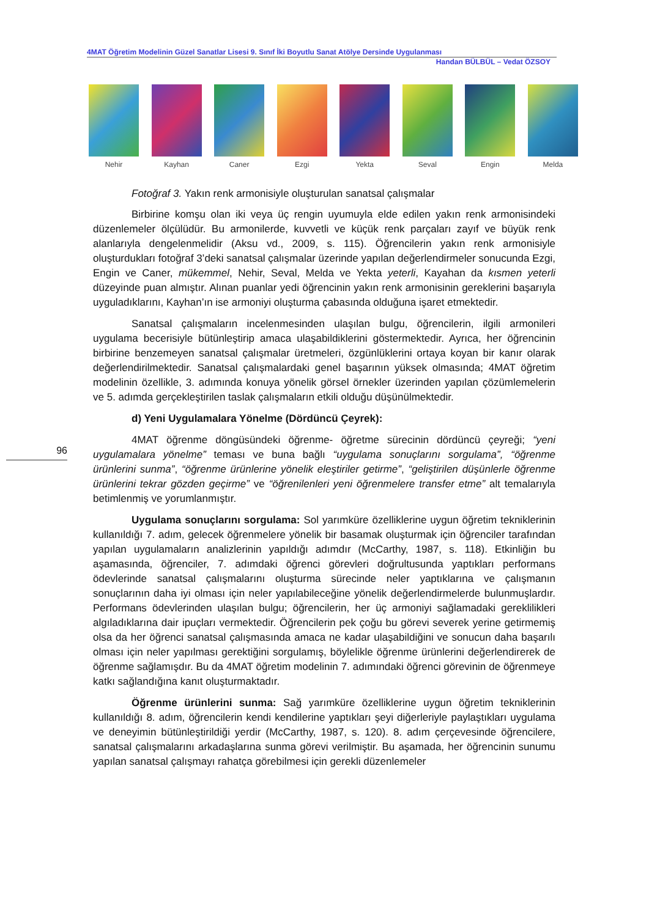4MAT Öğretim Modelinin Güzel Sanatlar Lisesi 9. Sınıf İki Boyutlu Sanat Atölye Dersinde Uygulanması
Handan BÜLBÜL – Vedat ÖZSOY
Nehir Kayhan Caner Ezgi Yekta Seval Engin Melda
96
Fotoğraf 3. Yakın renk armonisiyle oluşturulan sanatsal çalışmalar
Birbirine komşu olan iki veya üç rengin uyumuyla elde edilen yakın renk armonisindeki düzenlemeler ölçülüdür. Bu armonilerde, kuvvetli ve küçük renk parçaları zayıf ve büyük renk alanlarıyla dengelenmelidir (Aksu vd., 2009, s. 115). Öğrencilerin yakın renk armonisiyle oluşturdukları fotoğraf 3’deki sanatsal çalışmalar üzerinde yapılan değerlendirmeler sonucunda Ezgi, Engin ve Caner, mükemmel, Nehir, Seval, Melda ve Yekta yeterli, Kayahan da kısmen yeterli düzeyinde puan almıştır. Alınan puanlar yedi öğrencinin yakın renk armonisinin gereklerini başarıyla uyguladıklarını, Kayhan’ın ise armoniyi oluşturma çabasında olduğuna işaret etmektedir.
Sanatsal çalışmaların incelenmesinden ulaşılan bulgu, öğrencilerin, ilgili armonileri uygulama becerisiyle bütünleştirip amaca ulaşabildiklerini göstermektedir. Ayrıca, her öğrencinin birbirine benzemeyen sanatsal çalışmalar üretmeleri, özgünlüklerini ortaya koyan bir kanır olarak değerlendirilmektedir. Sanatsal çalışmalardaki genel başarının yüksek olmasında; 4MAT öğretim modelinin özellikle, 3. adımında konuya yönelik görsel örnekler üzerinden yapılan çözümlemelerin ve 5. adımda gerçekleştirilen taslak çalışmaların etkili olduğu düşünülmektedir.
d) Yeni Uygulamalara Yönelme (Dördüncü Çeyrek):
4MAT öğrenme döngüsündeki öğrenme- öğretme sürecinin dördüncü çeyreği; “yeni uygulamalara yönelme” teması ve buna bağlı “uygulama sonuçlarını sorgulama”, “öğrenme ürünlerini sunma”, “öğrenme ürünlerine yönelik eleştiriler getirme”, “geliştirilen düşünlerle öğrenme ürünlerini tekrar gözden geçirme” ve “öğrenilenleri yeni öğrenmelere transfer etme” alt temalarıyla betimlenmiş ve yorumlanmıştır.
Uygulama sonuçlarını sorgulama: Sol yarımküre özelliklerine uygun öğretim tekniklerinin kullanıldığı 7. adım, gelecek öğrenmelere yönelik bir basamak oluşturmak için öğrenciler tarafından yapılan uygulamaların analizlerinin yapıldığı adımdır (McCarthy, 1987, s. 118). Etkinliğin bu aşamasında, öğrenciler, 7. adımdaki öğrenci görevleri doğrultusunda yaptıkları performans ödevlerinde sanatsal çalışmalarını oluşturma sürecinde neler yaptıklarına ve çalışmanın sonuçlarının daha iyi olması için neler yapılabileceğine yönelik değerlendirmelerde bulunmuşlardır. Performans ödevlerinden ulaşılan bulgu; öğrencilerin, her üç armoniyi sağlamadaki gereklilikleri algıladıklarına dair ipuçları vermektedir. Öğrencilerin pek çoğu bu görevi severek yerine getirmemiş olsa da her öğrenci sanatsal çalışmasında amaca ne kadar ulaşabildiğini ve sonucun daha başarılı olması için neler yapılması gerektiğini sorgulamış, böylelikle öğrenme ürünlerini değerlendirerek de öğrenme sağlamışdır. Bu da 4MAT öğretim modelinin 7. adımındaki öğrenci görevinin de öğrenmeye katkı sağlandığına kanıt oluşturmaktadır.
Öğrenme ürünlerini sunma: Sağ yarımküre özelliklerine uygun öğretim tekniklerinin kullanıldığı 8. adım, öğrencilerin kendi kendilerine yaptıkları şeyi diğerleriyle paylaştıkları uygulama ve deneyimin bütünleştirildiği yerdir (McCarthy, 1987, s. 120). 8. adım çerçevesinde öğrencilere, sanatsal çalışmalarını arkadaşlarına sunma görevi verilmiştir. Bu aşamada, her öğrencinin sunumu yapılan sanatsal çalışmayı rahatça görebilmesi için gerekli düzenlemeler